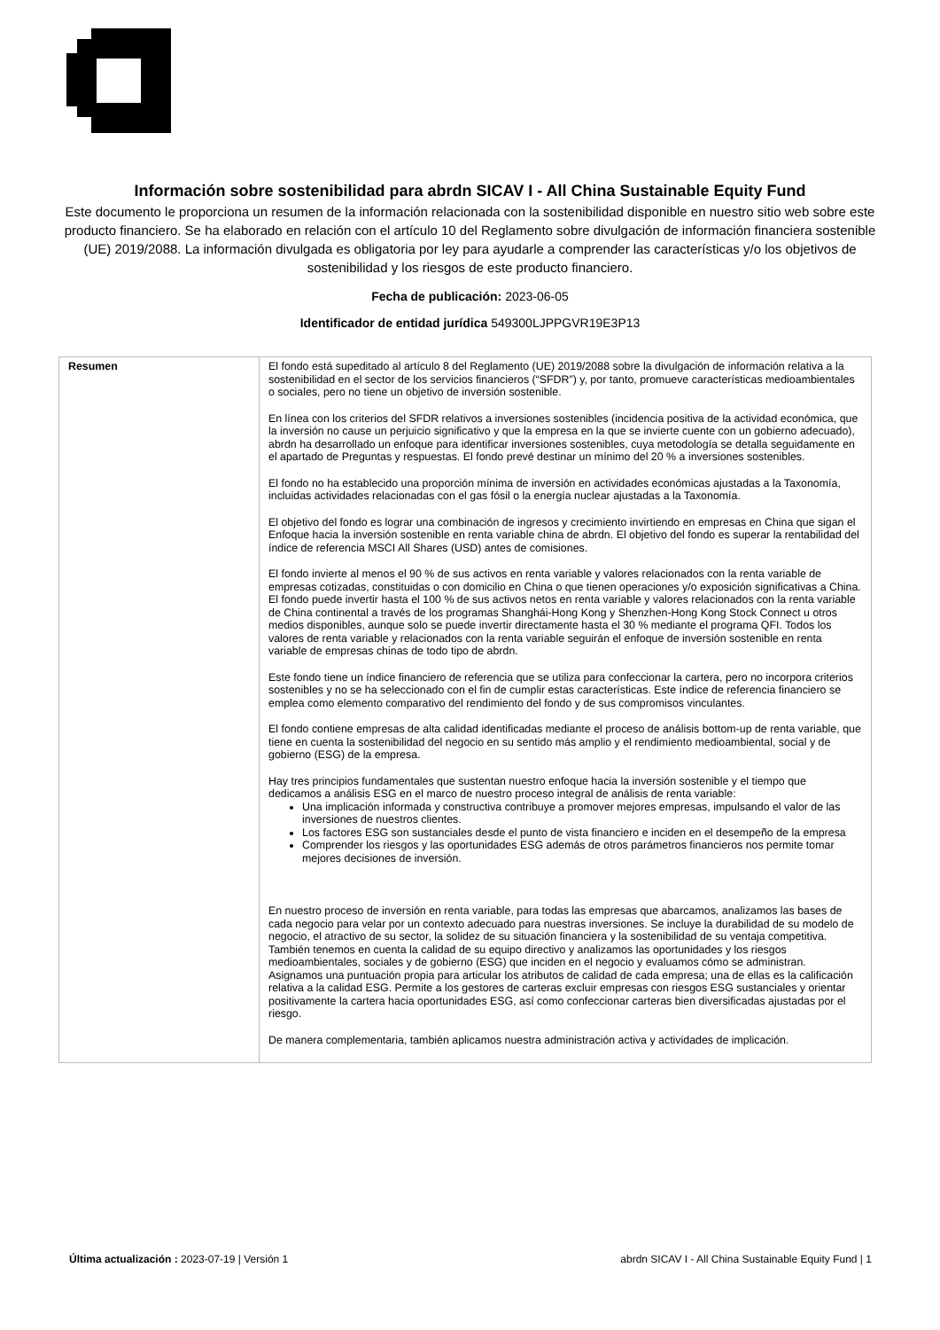Información sobre sostenibilidad para abrdn SICAV I - All China Sustainable Equity Fund
Este documento le proporciona un resumen de la información relacionada con la sostenibilidad disponible en nuestro sitio web sobre este producto financiero. Se ha elaborado en relación con el artículo 10 del Reglamento sobre divulgación de información financiera sostenible (UE) 2019/2088. La información divulgada es obligatoria por ley para ayudarle a comprender las características y/o los objetivos de sostenibilidad y los riesgos de este producto financiero.
Fecha de publicación: 2023-06-05
Identificador de entidad jurídica 549300LJPPGVR19E3P13
| Resumen | El fondo está supeditado al artículo 8 del Reglamento (UE) 2019/2088 sobre la divulgación de información relativa a la sostenibilidad en el sector de los servicios financieros (“SFDR”) y, por tanto, promueve características medioambientales o sociales, pero no tiene un objetivo de inversión sostenible. En línea con los criterios del SFDR relativos a inversiones sostenibles (incidencia positiva de la actividad económica, que la inversión no cause un perjuicio significativo y que la empresa en la que se invierte cuente con un gobierno adecuado), abrdn ha desarrollado un enfoque para identificar inversiones sostenibles, cuya metodología se detalla seguidamente en el apartado de Preguntas y respuestas. El fondo prevé destinar un mínimo del 20 % a inversiones sostenibles. El fondo no ha establecido una proporción mínima de inversión en actividades económicas ajustadas a la Taxonomía, incluidas actividades relacionadas con el gas fósil o la energía nuclear ajustadas a la Taxonomía. El objetivo del fondo es lograr una combinación de ingresos y crecimiento invirtiendo en empresas en China que sigan el Enfoque hacia la inversión sostenible en renta variable china de abrdn. El objetivo del fondo es superar la rentabilidad del índice de referencia MSCI All Shares (USD) antes de comisiones. El fondo invierte al menos el 90 % de sus activos en renta variable y valores relacionados con la renta variable de empresas cotizadas, constituidas o con domicilio en China o que tienen operaciones y/o exposición significativas a China. El fondo puede invertir hasta el 100 % de sus activos netos en renta variable y valores relacionados con la renta variable de China continental a través de los programas Shanghái-Hong Kong y Shenzhen-Hong Kong Stock Connect u otros medios disponibles, aunque solo se puede invertir directamente hasta el 30 % mediante el programa QFI. Todos los valores de renta variable y relacionados con la renta variable seguirán el enfoque de inversión sostenible en renta variable de empresas chinas de todo tipo de abrdn. Este fondo tiene un índice financiero de referencia que se utiliza para confeccionar la cartera, pero no incorpora criterios sostenibles y no se ha seleccionado con el fin de cumplir estas características. Este índice de referencia financiero se emplea como elemento comparativo del rendimiento del fondo y de sus compromisos vinculantes. El fondo contiene empresas de alta calidad identificadas mediante el proceso de análisis bottom-up de renta variable, que tiene en cuenta la sostenibilidad del negocio en su sentido más amplio y el rendimiento medioambiental, social y de gobierno (ESG) de la empresa. Hay tres principios fundamentales que sustentan nuestro enfoque hacia la inversión sostenible y el tiempo que dedicamos a análisis ESG en el marco de nuestro proceso integral de análisis de renta variable: Una implicación informada y constructiva contribuye a promover mejores empresas, impulsando el valor de las inversiones de nuestros clientes. Los factores ESG son sustanciales desde el punto de vista financiero e inciden en el desempeño de la empresa Comprender los riesgos y las oportunidades ESG además de otros parámetros financieros nos permite tomar mejores decisiones de inversión. En nuestro proceso de inversión en renta variable, para todas las empresas que abarcamos, analizamos las bases de cada negocio para velar por un contexto adecuado para nuestras inversiones. Se incluye la durabilidad de su modelo de negocio, el atractivo de su sector, la solidez de su situación financiera y la sostenibilidad de su ventaja competitiva. También tenemos en cuenta la calidad de su equipo directivo y analizamos las oportunidades y los riesgos medioambientales, sociales y de gobierno (ESG) que inciden en el negocio y evaluamos cómo se administran. Asignamos una puntuación propia para articular los atributos de calidad de cada empresa; una de ellas es la calificación relativa a la calidad ESG. Permite a los gestores de carteras excluir empresas con riesgos ESG sustanciales y orientar positivamente la cartera hacia oportunidades ESG, así como confeccionar carteras bien diversificadas ajustadas por el riesgo. De manera complementaria, también aplicamos nuestra administración activa y actividades de implicación. |
Última actualización : 2023-07-19 | Versión 1 abrdn SICAV I - All China Sustainable Equity Fund | 1